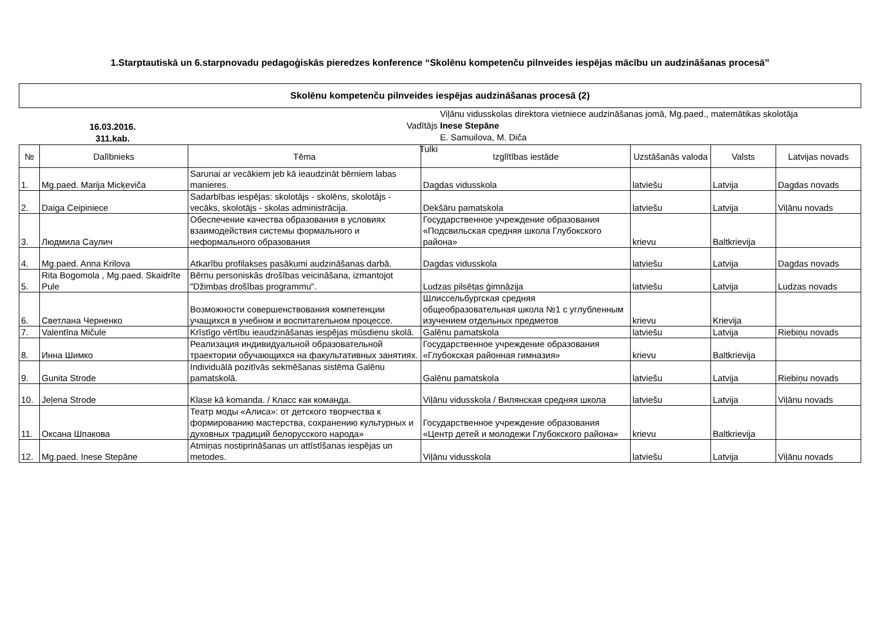1.Starptautiskā un 6.starpnovadu pedagoģiskās pieredzes konference “Skolēnu kompetenču pilnveides iespējas mācību un audzināšanas procesā”
Skolēnu kompetenču pilnveides iespējas audzināšanas procesā (2)
16.03.2016.
311.kab.
Vadītājs
Tulki
Viļānu vidusskolas direktora vietniece audzināšanas jomā, Mg.paed., matemātikas skolotāja
Inese Stepāne
E. Samuilova, M. Diča
| № | Dalībnieks | Tēma | Izglītības iestāde | Uzstāšanās valoda | Valsts | Latvijas novads |
| --- | --- | --- | --- | --- | --- | --- |
| 1. | Mg.paed. Marija Micķeviča | Sarunai ar vecākiem jeb kā ieaudzināt bērniem labas manieres. | Dagdas vidusskola | latviešu | Latvija | Dagdas novads |
| 2. | Daiga Ceipiniece | Sadarbības iespējas: skolotājs - skolēns, skolotājs - vecāks, skolotājs - skolas administrācija. | Dekšāru pamatskola | latviešu | Latvija | Viļānu novads |
| 3. | Людмила Саулич | Обеспечение качества образования в условиях взаимодействия системы формального и неформального образования | Государственное учреждение образования «Подсвильская средняя школа Глубокского района» | krievu | Baltkrievija | |
| 4. | Mg.paed. Anna Krilova | Atkarību profilakses pasākumi audzināšanas darbā. | Dagdas vidusskola | latviešu | Latvija | Dagdas novads |
| 5. | Rita Bogomola , Mg.paed. Skaidrīte Pule | Bērnu personiskās drošības veicināšana, izmantojot "Džimbas drošības programmu". | Ludzas pilsētas ģimnāzija | latviešu | Latvija | Ludzas novads |
| 6. | Светлана Черненко | Возможности совершенствования компетенции учащихся в учебном и воспитательном процессе. | Шлиссельбургская средняя общеобразовательная школа №1 с углубленным изучением отдельных предметов | krievu | Krievija | |
| 7. | Valentīna Mičule | Krīstīgo vērtību ieaudzināšanas iespējas mūsdienu skolā. | Galēnu pamatskola | latviešu | Latvija | Riebiņu novads |
| 8. | Инна Шимко | Реализация индивидуальной образовательной траектории обучающихся на факультативных занятиях. | Государственное учреждение образования «Глубокская районная гимназия» | krievu | Baltkrievija | |
| 9. | Gunita Strode | Individuālā pozitīvās sekmēšanas sistēma Galēnu pamatskolā. | Galēnu pamatskola | latviešu | Latvija | Riebiņu novads |
| 10. | Jeļena Strode | Klase kā komanda. / Класс как команда. | Viļānu vidusskola / Вилянская средняя школа | latviešu | Latvija | Viļānu novads |
| 11. | Оксана Шпакова | Театр моды «Алиса»: от детского творчества к формированию мастерства, сохранению культурных и духовных традиций белорусского народа» | Государственное учреждение образования «Центр детей и молодежи Глубокского района» | krievu | Baltkrievija | |
| 12. | Mg.paed. Inese Stepāne | Atmiņas nostiprināšanas un attīstīšanas iespējas un metodes. | Viļānu vidusskola | latviešu | Latvija | Viļānu novads |